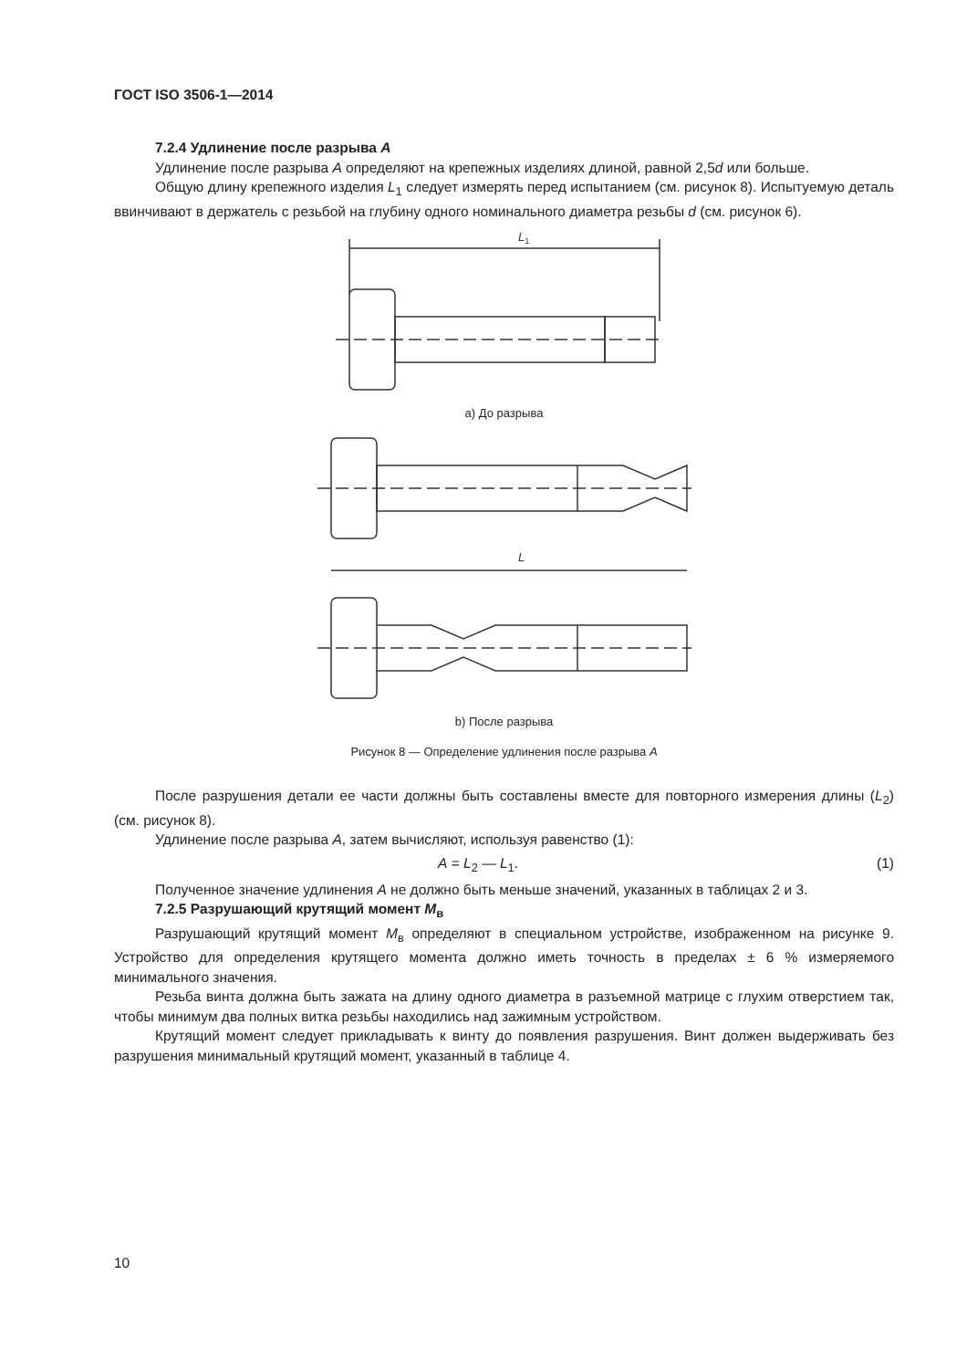ГОСТ ISO 3506-1—2014
7.2.4 Удлинение после разрыва A
Удлинение после разрыва A определяют на крепежных изделиях длиной, равной 2,5d или больше.
Общую длину крепежного изделия L<sub>1</sub> следует измерять перед испытанием (см. рисунок 8). Испытуемую деталь ввинчивают в держатель с резьбой на глубину одного номинального диаметра резьбы d (см. рисунок 6).
L1
а) До разрыва
L
b) После разрыва
Рисунок 8 — Определение удлинения после разрыва A
После разрушения детали ее части должны быть составлены вместе для повторного измерения длины (L<sub>2</sub>) (см. рисунок 8).
Удлинение после разрыва A, затем вычисляют, используя равенство (1):
A = L<sub>2</sub> — L<sub>1</sub>. (1)
Полученное значение удлинения A не должно быть меньше значений, указанных в таблицах 2 и 3.
7.2.5 Разрушающий крутящий момент M<sub>в</sub>
Разрушающий крутящий момент M<sub>в</sub> определяют в специальном устройстве, изображенном на рисунке 9. Устройство для определения крутящего момента должно иметь точность в пределах ± 6 % измеряемого минимального значения.
Резьба винта должна быть зажата на длину одного диаметра в разъемной матрице с глухим отверстием так, чтобы минимум два полных витка резьбы находились над зажимным устройством.
Крутящий момент следует прикладывать к винту до появления разрушения. Винт должен выдерживать без разрушения минимальный крутящий момент, указанный в таблице 4.
10